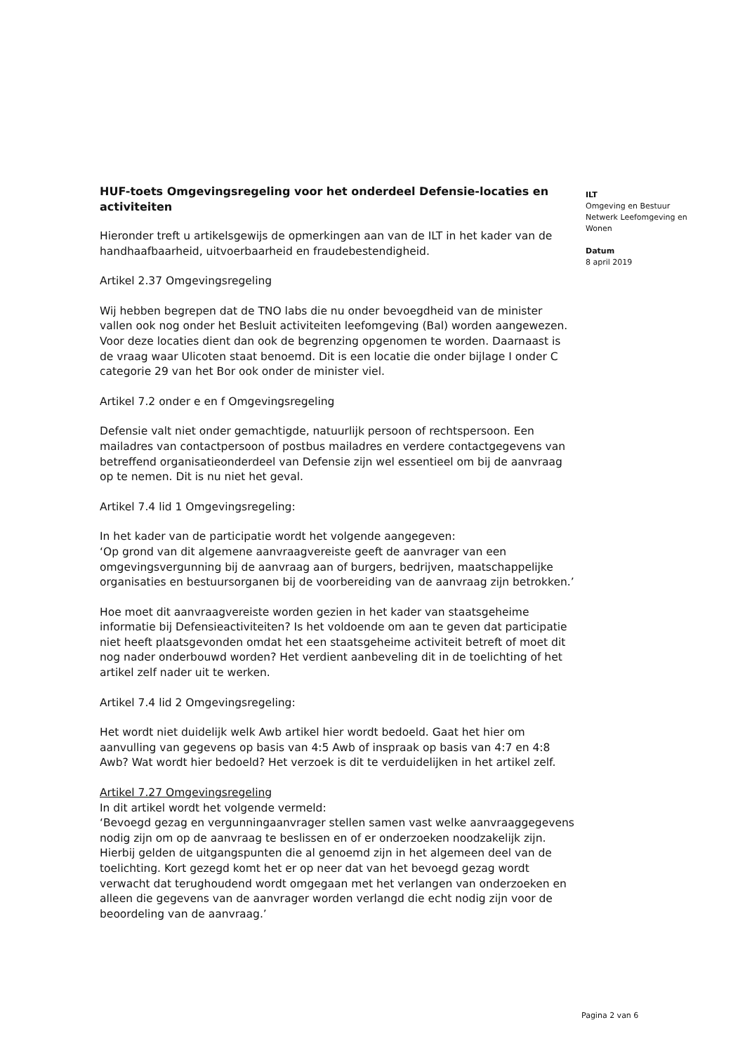HUF-toets Omgevingsregeling voor het onderdeel Defensie-locaties en activiteiten
Hieronder treft u artikelsgewijs de opmerkingen aan van de ILT in het kader van de handhaafbaarheid, uitvoerbaarheid en fraudebestendigheid.
Artikel 2.37 Omgevingsregeling
Wij hebben begrepen dat de TNO labs die nu onder bevoegdheid van de minister vallen ook nog onder het Besluit activiteiten leefomgeving (Bal) worden aangewezen. Voor deze locaties dient dan ook de begrenzing opgenomen te worden. Daarnaast is de vraag waar Ulicoten staat benoemd. Dit is een locatie die onder bijlage I onder C categorie 29 van het Bor ook onder de minister viel.
Artikel 7.2 onder e en f Omgevingsregeling
Defensie valt niet onder gemachtigde, natuurlijk persoon of rechtspersoon. Een mailadres van contactpersoon of postbus mailadres en verdere contactgegevens van betreffend organisatieonderdeel van Defensie zijn wel essentieel om bij de aanvraag op te nemen. Dit is nu niet het geval.
Artikel 7.4 lid 1 Omgevingsregeling:
In het kader van de participatie wordt het volgende aangegeven:
‘Op grond van dit algemene aanvraagvereiste geeft de aanvrager van een omgevingsvergunning bij de aanvraag aan of burgers, bedrijven, maatschappelijke organisaties en bestuursorganen bij de voorbereiding van de aanvraag zijn betrokken.’
Hoe moet dit aanvraagvereiste worden gezien in het kader van staatsgeheime informatie bij Defensieactiviteiten? Is het voldoende om aan te geven dat participatie niet heeft plaatsgevonden omdat het een staatsgeheime activiteit betreft of moet dit nog nader onderbouwd worden? Het verdient aanbeveling dit in de toelichting of het artikel zelf nader uit te werken.
Artikel 7.4 lid 2 Omgevingsregeling:
Het wordt niet duidelijk welk Awb artikel hier wordt bedoeld. Gaat het hier om aanvulling van gegevens op basis van 4:5 Awb of inspraak op basis van 4:7 en 4:8 Awb? Wat wordt hier bedoeld? Het verzoek is dit te verduidelijken in het artikel zelf.
Artikel 7.27 Omgevingsregeling
In dit artikel wordt het volgende vermeld:
‘Bevoegd gezag en vergunningaanvrager stellen samen vast welke aanvraaggegevens nodig zijn om op de aanvraag te beslissen en of er onderzoeken noodzakelijk zijn. Hierbij gelden de uitgangspunten die al genoemd zijn in het algemeen deel van de toelichting. Kort gezegd komt het er op neer dat van het bevoegd gezag wordt verwacht dat terughoudend wordt omgegaan met het verlangen van onderzoeken en alleen die gegevens van de aanvrager worden verlangd die echt nodig zijn voor de beoordeling van de aanvraag.’
ILT
Omgeving en Bestuur
Netwerk Leefomgeving en Wonen
Datum
8 april 2019
Pagina 2 van 6